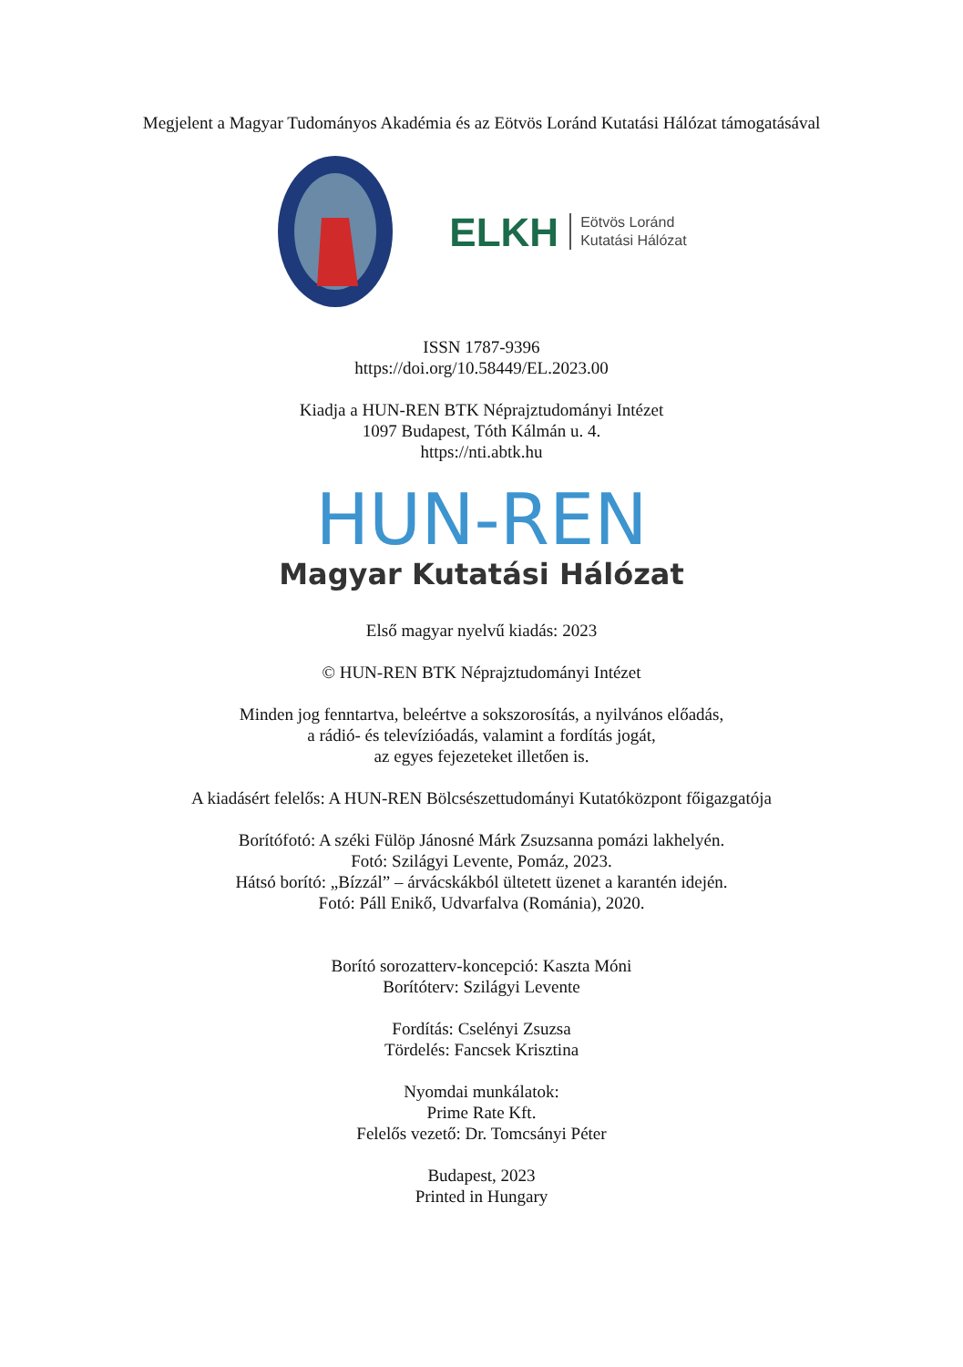Megjelent a Magyar Tudományos Akadémia és az Eötvös Loránd Kutatási Hálózat támogatásával
ELKH Eötvös Loránd
Kutatási Hálózat
ISSN 1787-9396
https://doi.org/10.58449/EL.2023.00
Kiadja a HUN-REN BTK Néprajztudományi Intézet
1097 Budapest, Tóth Kálmán u. 4.
https://nti.abtk.hu
HUN-REN
Magyar Kutatási Hálózat
Első magyar nyelvű kiadás: 2023
© HUN-REN BTK Néprajztudományi Intézet
Minden jog fenntartva, beleértve a sokszorosítás, a nyilvános előadás,
a rádió- és televízióadás, valamint a fordítás jogát,
az egyes fejezeteket illetően is.
A kiadásért felelős: A HUN-REN Bölcsészettudományi Kutatóközpont főigazgatója
Borítófotó: A széki Fülöp Jánosné Márk Zsuzsanna pomázi lakhelyén.
Fotó: Szilágyi Levente, Pomáz, 2023.
Hátsó borító: „Bízzál” – árvácskákból ültetett üzenet a karantén idején.
Fotó: Páll Enikő, Udvarfalva (Románia), 2020.
Borító sorozatterv-koncepció: Kaszta Móni
Borítóterv: Szilágyi Levente
Fordítás: Cselényi Zsuzsa
Tördelés: Fancsek Krisztina
Nyomdai munkálatok:
Prime Rate Kft.
Felelős vezető: Dr. Tomcsányi Péter
Budapest, 2023
Printed in Hungary